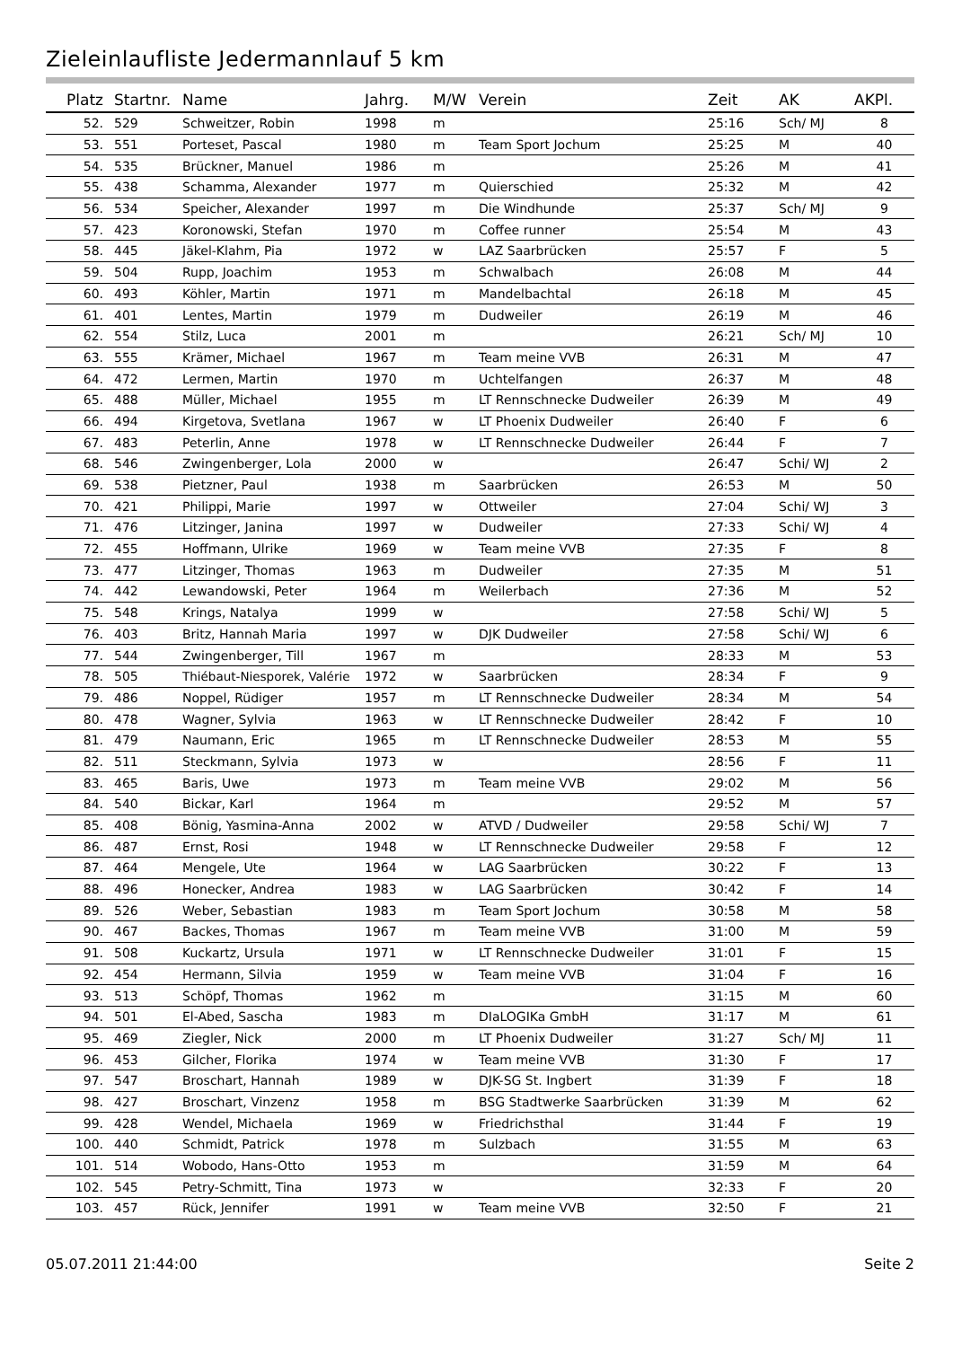Zieleinlaufliste Jedermannlauf 5 km
| Platz | Startnr. | Name | Jahrg. | M/W | Verein | Zeit | AK | AKPl. |
| --- | --- | --- | --- | --- | --- | --- | --- | --- |
| 52. | 529 | Schweitzer, Robin | 1998 | m | | 25:16 | Sch/ MJ | 8 |
| 53. | 551 | Porteset, Pascal | 1980 | m | Team Sport Jochum | 25:25 | M | 40 |
| 54. | 535 | Brückner, Manuel | 1986 | m | | 25:26 | M | 41 |
| 55. | 438 | Schamma, Alexander | 1977 | m | Quierschied | 25:32 | M | 42 |
| 56. | 534 | Speicher, Alexander | 1997 | m | Die Windhunde | 25:37 | Sch/ MJ | 9 |
| 57. | 423 | Koronowski, Stefan | 1970 | m | Coffee runner | 25:54 | M | 43 |
| 58. | 445 | Jäkel-Klahm, Pia | 1972 | w | LAZ Saarbrücken | 25:57 | F | 5 |
| 59. | 504 | Rupp, Joachim | 1953 | m | Schwalbach | 26:08 | M | 44 |
| 60. | 493 | Köhler, Martin | 1971 | m | Mandelbachtal | 26:18 | M | 45 |
| 61. | 401 | Lentes, Martin | 1979 | m | Dudweiler | 26:19 | M | 46 |
| 62. | 554 | Stilz, Luca | 2001 | m | | 26:21 | Sch/ MJ | 10 |
| 63. | 555 | Krämer, Michael | 1967 | m | Team meine VVB | 26:31 | M | 47 |
| 64. | 472 | Lermen, Martin | 1970 | m | Uchtelfangen | 26:37 | M | 48 |
| 65. | 488 | Müller, Michael | 1955 | m | LT Rennschnecke Dudweiler | 26:39 | M | 49 |
| 66. | 494 | Kirgetova, Svetlana | 1967 | w | LT Phoenix Dudweiler | 26:40 | F | 6 |
| 67. | 483 | Peterlin, Anne | 1978 | w | LT Rennschnecke Dudweiler | 26:44 | F | 7 |
| 68. | 546 | Zwingenberger, Lola | 2000 | w | | 26:47 | Schi/ WJ | 2 |
| 69. | 538 | Pietzner, Paul | 1938 | m | Saarbrücken | 26:53 | M | 50 |
| 70. | 421 | Philippi, Marie | 1997 | w | Ottweiler | 27:04 | Schi/ WJ | 3 |
| 71. | 476 | Litzinger, Janina | 1997 | w | Dudweiler | 27:33 | Schi/ WJ | 4 |
| 72. | 455 | Hoffmann, Ulrike | 1969 | w | Team meine VVB | 27:35 | F | 8 |
| 73. | 477 | Litzinger, Thomas | 1963 | m | Dudweiler | 27:35 | M | 51 |
| 74. | 442 | Lewandowski, Peter | 1964 | m | Weilerbach | 27:36 | M | 52 |
| 75. | 548 | Krings, Natalya | 1999 | w | | 27:58 | Schi/ WJ | 5 |
| 76. | 403 | Britz, Hannah Maria | 1997 | w | DJK Dudweiler | 27:58 | Schi/ WJ | 6 |
| 77. | 544 | Zwingenberger, Till | 1967 | m | | 28:33 | M | 53 |
| 78. | 505 | Thiébaut-Niesporek, Valérie | 1972 | w | Saarbrücken | 28:34 | F | 9 |
| 79. | 486 | Noppel, Rüdiger | 1957 | m | LT Rennschnecke Dudweiler | 28:34 | M | 54 |
| 80. | 478 | Wagner, Sylvia | 1963 | w | LT Rennschnecke Dudweiler | 28:42 | F | 10 |
| 81. | 479 | Naumann, Eric | 1965 | m | LT Rennschnecke Dudweiler | 28:53 | M | 55 |
| 82. | 511 | Steckmann, Sylvia | 1973 | w | | 28:56 | F | 11 |
| 83. | 465 | Baris, Uwe | 1973 | m | Team meine VVB | 29:02 | M | 56 |
| 84. | 540 | Bickar, Karl | 1964 | m | | 29:52 | M | 57 |
| 85. | 408 | Bönig, Yasmina-Anna | 2002 | w | ATVD / Dudweiler | 29:58 | Schi/ WJ | 7 |
| 86. | 487 | Ernst, Rosi | 1948 | w | LT Rennschnecke Dudweiler | 29:58 | F | 12 |
| 87. | 464 | Mengele, Ute | 1964 | w | LAG Saarbrücken | 30:22 | F | 13 |
| 88. | 496 | Honecker, Andrea | 1983 | w | LAG Saarbrücken | 30:42 | F | 14 |
| 89. | 526 | Weber, Sebastian | 1983 | m | Team Sport Jochum | 30:58 | M | 58 |
| 90. | 467 | Backes, Thomas | 1967 | m | Team meine VVB | 31:00 | M | 59 |
| 91. | 508 | Kuckartz, Ursula | 1971 | w | LT Rennschnecke Dudweiler | 31:01 | F | 15 |
| 92. | 454 | Hermann, Silvia | 1959 | w | Team meine VVB | 31:04 | F | 16 |
| 93. | 513 | Schöpf, Thomas | 1962 | m | | 31:15 | M | 60 |
| 94. | 501 | El-Abed, Sascha | 1983 | m | DIaLOGIKa GmbH | 31:17 | M | 61 |
| 95. | 469 | Ziegler, Nick | 2000 | m | LT Phoenix Dudweiler | 31:27 | Sch/ MJ | 11 |
| 96. | 453 | Gilcher, Florika | 1974 | w | Team meine VVB | 31:30 | F | 17 |
| 97. | 547 | Broschart, Hannah | 1989 | w | DJK-SG St. Ingbert | 31:39 | F | 18 |
| 98. | 427 | Broschart, Vinzenz | 1958 | m | BSG Stadtwerke Saarbrücken | 31:39 | M | 62 |
| 99. | 428 | Wendel, Michaela | 1969 | w | Friedrichsthal | 31:44 | F | 19 |
| 100. | 440 | Schmidt, Patrick | 1978 | m | Sulzbach | 31:55 | M | 63 |
| 101. | 514 | Wobodo, Hans-Otto | 1953 | m | | 31:59 | M | 64 |
| 102. | 545 | Petry-Schmitt, Tina | 1973 | w | | 32:33 | F | 20 |
| 103. | 457 | Rück, Jennifer | 1991 | w | Team meine VVB | 32:50 | F | 21 |
05.07.2011 21:44:00 Seite 2